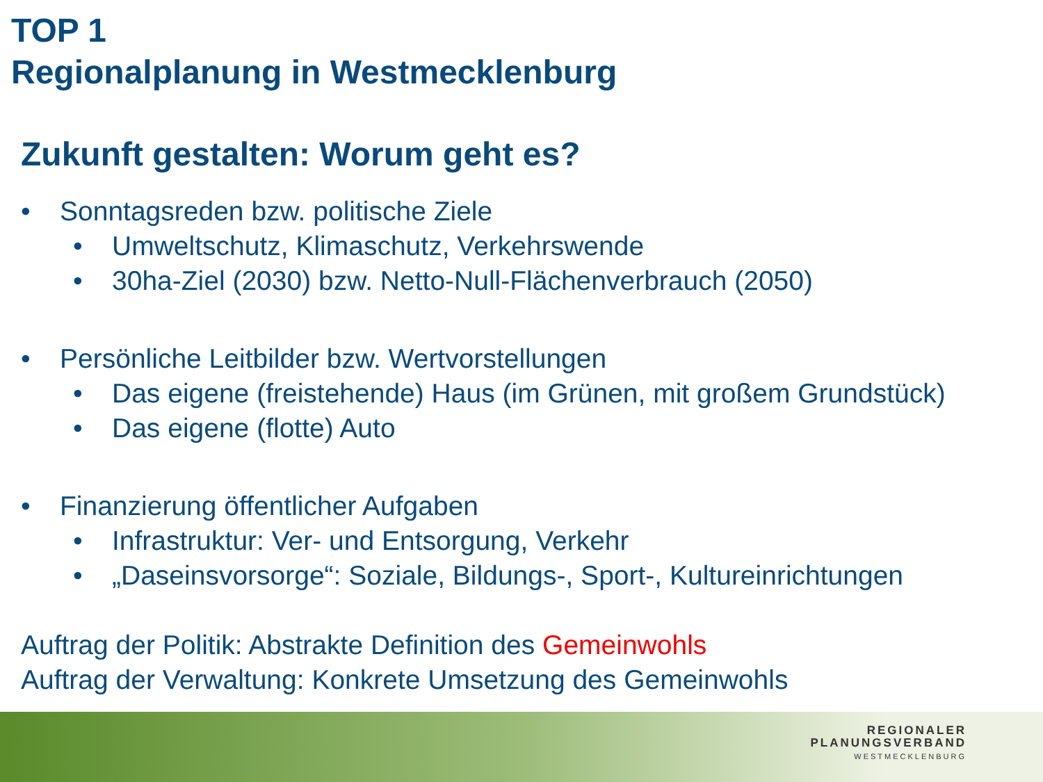TOP 1
Regionalplanung in Westmecklenburg
Zukunft gestalten: Worum geht es?
• Sonntagsreden bzw. politische Ziele
• Umweltschutz, Klimaschutz, Verkehrswende
• 30ha-Ziel (2030) bzw. Netto-Null-Flächenverbrauch (2050)
• Persönliche Leitbilder bzw. Wertvorstellungen
• Das eigene (freistehende) Haus (im Grünen, mit großem Grundstück)
• Das eigene (flotte) Auto
• Finanzierung öffentlicher Aufgaben
• Infrastruktur: Ver- und Entsorgung, Verkehr
• „Daseinsvorsorge“: Soziale, Bildungs-, Sport-, Kultureinrichtungen
Auftrag der Politik: Abstrakte Definition des Gemeinwohls
Auftrag der Verwaltung: Konkrete Umsetzung des Gemeinwohls
REGIONALER
PLANUNGSVERBAND
WESTMECKLENBURG